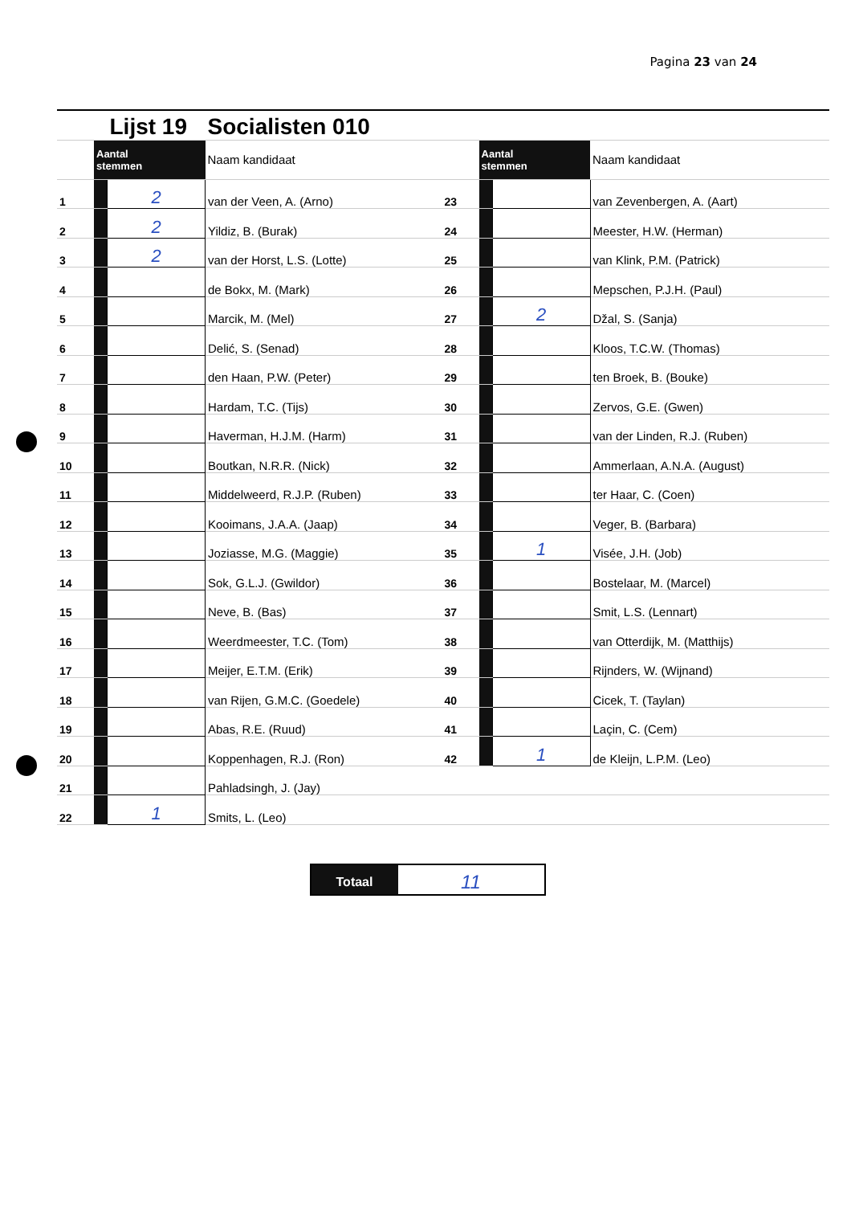Pagina 23 van 24
| | | Lijst 19 | Socialisten 010 | | | | |
| | Aantal stemmen | | Naam kandidaat | | Aantal stemmen | | Naam kandidaat |
| 1 | | 2 | van der Veen, A. (Arno) | 23 | | | van Zevenbergen, A. (Aart) |
| 2 | | 2 | Yildiz, B. (Burak) | 24 | | | Meester, H.W. (Herman) |
| 3 | | 2 | van der Horst, L.S. (Lotte) | 25 | | | van Klink, P.M. (Patrick) |
| 4 | | | de Bokx, M. (Mark) | 26 | | | Mepschen, P.J.H. (Paul) |
| 5 | | | Marcik, M. (Mel) | 27 | | 2 | Džal, S. (Sanja) |
| 6 | | | Delić, S. (Senad) | 28 | | | Kloos, T.C.W. (Thomas) |
| 7 | | | den Haan, P.W. (Peter) | 29 | | | ten Broek, B. (Bouke) |
| 8 | | | Hardam, T.C. (Tijs) | 30 | | | Zervos, G.E. (Gwen) |
| 9 | | | Haverman, H.J.M. (Harm) | 31 | | | van der Linden, R.J. (Ruben) |
| 10 | | | Boutkan, N.R.R. (Nick) | 32 | | | Ammerlaan, A.N.A. (August) |
| 11 | | | Middelweerd, R.J.P. (Ruben) | 33 | | | ter Haar, C. (Coen) |
| 12 | | | Kooimans, J.A.A. (Jaap) | 34 | | | Veger, B. (Barbara) |
| 13 | | | Joziasse, M.G. (Maggie) | 35 | | 1 | Visée, J.H. (Job) |
| 14 | | | Sok, G.L.J. (Gwildor) | 36 | | | Bostelaar, M. (Marcel) |
| 15 | | | Neve, B. (Bas) | 37 | | | Smit, L.S. (Lennart) |
| 16 | | | Weerdmeester, T.C. (Tom) | 38 | | | van Otterdijk, M. (Matthijs) |
| 17 | | | Meijer, E.T.M. (Erik) | 39 | | | Rijnders, W. (Wijnand) |
| 18 | | | van Rijen, G.M.C. (Goedele) | 40 | | | Cicek, T. (Taylan) |
| 19 | | | Abas, R.E. (Ruud) | 41 | | | Laçin, C. (Cem) |
| 20 | | | Koppenhagen, R.J. (Ron) | 42 | | 1 | de Kleijn, L.P.M. (Leo) |
| 21 | | | Pahladsingh, J. (Jay) | | | | |
| 22 | | 1 | Smits, L. (Leo) | | | | |
Totaal
11